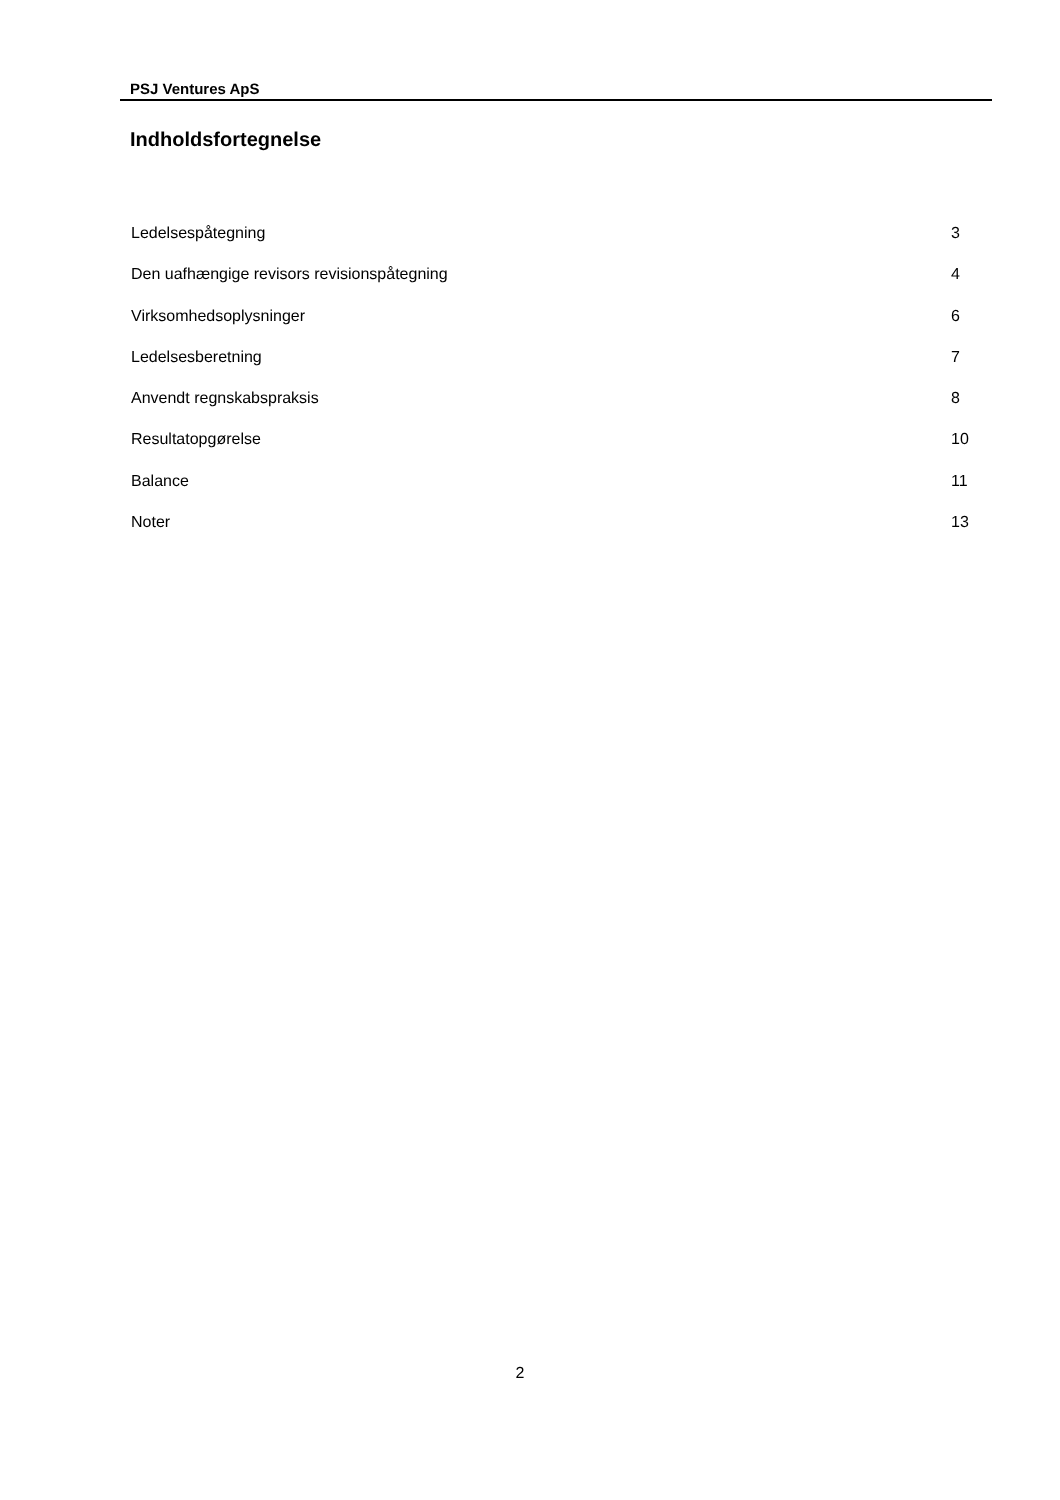PSJ Ventures ApS
Indholdsfortegnelse
Ledelsespåtegning 3
Den uafhængige revisors revisionspåtegning 4
Virksomhedsoplysninger 6
Ledelsesberetning 7
Anvendt regnskabspraksis 8
Resultatopgørelse 10
Balance 11
Noter 13
2